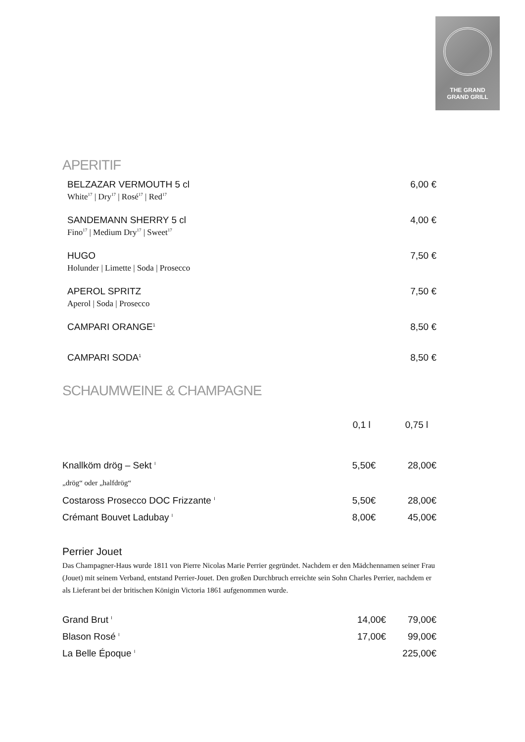THE GRAND
GRAND GRILL
APERITIF
BELZAZAR VERMOUTH 5 cl 6,00 €
White<sup>17</sup> | Dry<sup>17</sup> | Rosé<sup>17</sup> | Red<sup>17</sup>
SANDEMANN SHERRY 5 cl 4,00 €
Fino<sup>17</sup> | Medium Dry<sup>17</sup> | Sweet<sup>17</sup>
HUGO 7,50 €
Holunder | Limette | Soda | Prosecco
APEROL SPRITZ 7,50 €
Aperol | Soda | Prosecco
CAMPARI ORANGE<sup>1</sup> 8,50 €
CAMPARI SODA<sup>1</sup> 8,50 €
SCHAUMWEINE & CHAMPAGNE
| | 0,1 l | 0,75 l |
| --- | --- | --- |
| Knallköm drög – Sekt <sup>I</sup> | 5,50€ | 28,00€ |
| „drög“ oder „halfdrög“ | | |
| Costaross Prosecco DOC Frizzante <sup>I</sup> | 5,50€ | 28,00€ |
| Crémant Bouvet Ladubay <sup>I</sup> | 8,00€ | 45,00€ |
Perrier Jouet
Das Champagner-Haus wurde 1811 von Pierre Nicolas Marie Perrier gegründet. Nachdem er den Mädchennamen seiner Frau (Jouet) mit seinem Verband, entstand Perrier-Jouet. Den großen Durchbruch erreichte sein Sohn Charles Perrier, nachdem er als Lieferant bei der britischen Königin Victoria 1861 aufgenommen wurde.
| Grand Brut <sup>I</sup> | 14,00€ | 79,00€ |
| Blason Rosé <sup>I</sup> | 17,00€ | 99,00€ |
| La Belle Époque <sup>I</sup> | | 225,00€ |